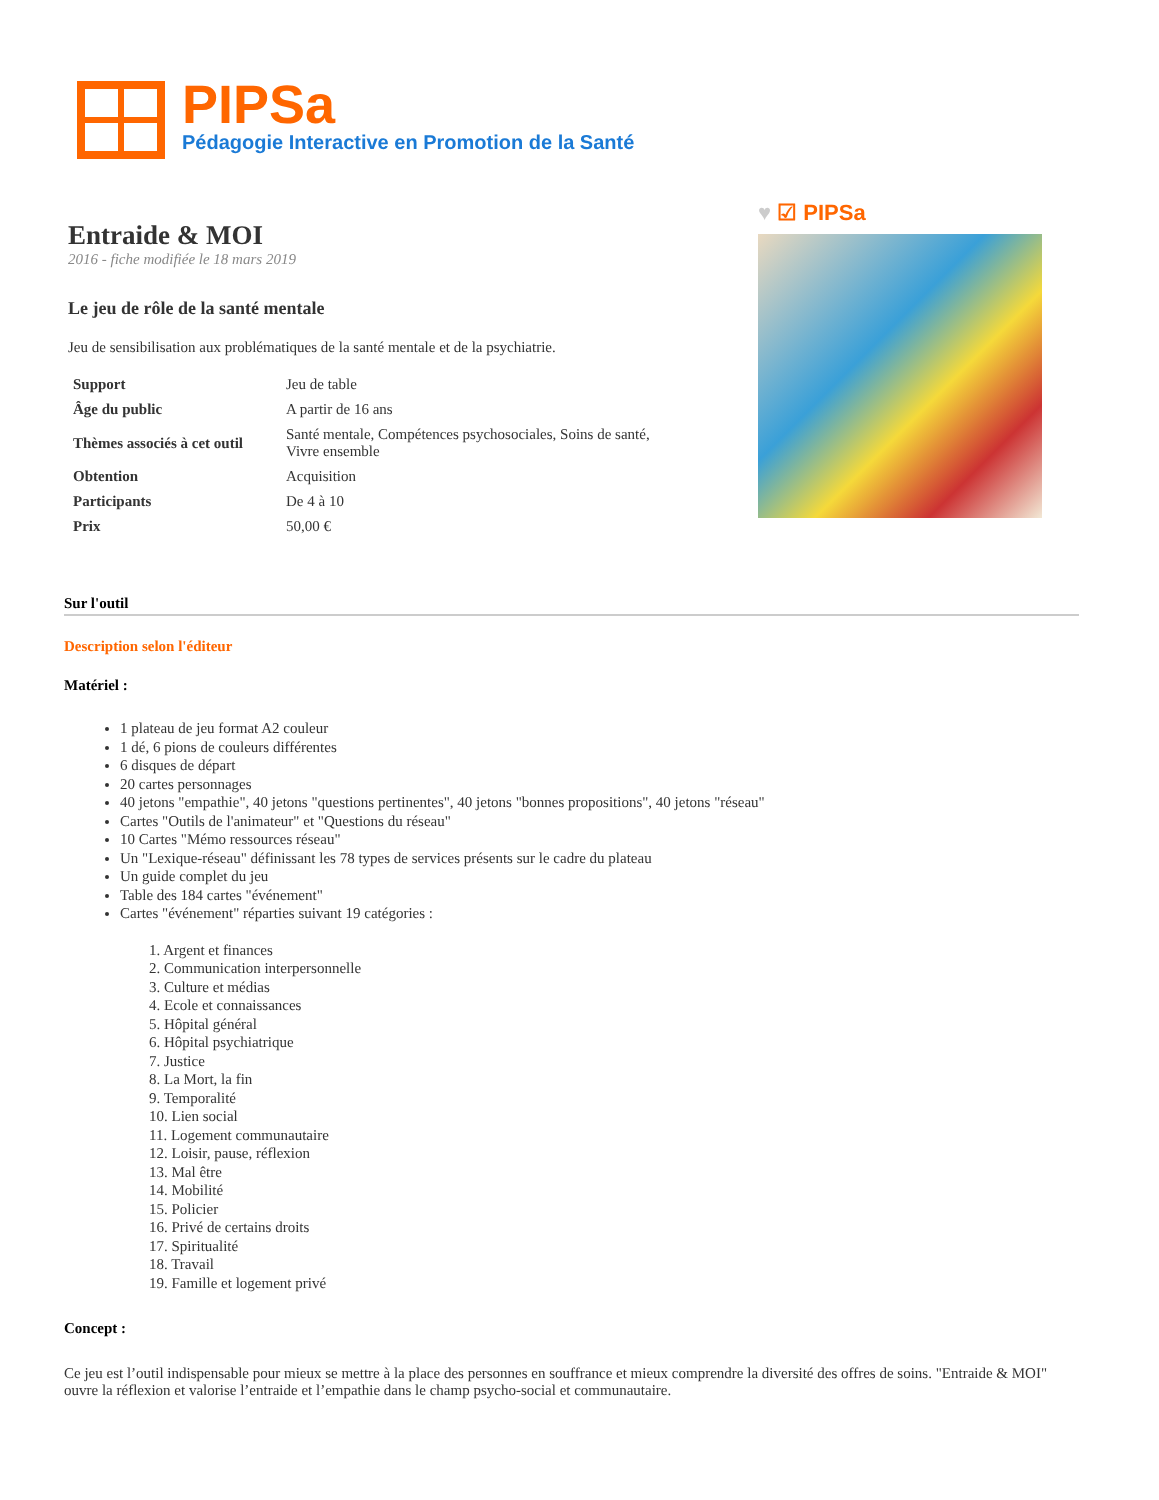PIPSa
Pédagogie Interactive en Promotion de la Santé
Entraide & MOI
2016 - fiche modifiée le 18 mars 2019
Le jeu de rôle de la santé mentale
Jeu de sensibilisation aux problématiques de la santé mentale et de la psychiatrie.
| Support | Jeu de table |
| Âge du public | A partir de 16 ans |
| Thèmes associés à cet outil | Santé mentale, Compétences psychosociales, Soins de santé, Vivre ensemble |
| Obtention | Acquisition |
| Participants | De 4 à 10 |
| Prix | 50,00 € |
♥ ☑ PIPSa
Sur l'outil
Description selon l'éditeur
Matériel :
1 plateau de jeu format A2 couleur
1 dé, 6 pions de couleurs différentes
6 disques de départ
20 cartes personnages
40 jetons "empathie", 40 jetons "questions pertinentes", 40 jetons "bonnes propositions", 40 jetons "réseau"
Cartes "Outils de l'animateur" et "Questions du réseau"
10 Cartes "Mémo ressources réseau"
Un "Lexique-réseau" définissant les 78 types de services présents sur le cadre du plateau
Un guide complet du jeu
Table des 184 cartes "événement"
Cartes "événement" réparties suivant 19 catégories :
1. Argent et finances
2. Communication interpersonnelle
3. Culture et médias
4. Ecole et connaissances
5. Hôpital général
6. Hôpital psychiatrique
7. Justice
8. La Mort, la fin
9. Temporalité
10. Lien social
11. Logement communautaire
12. Loisir, pause, réflexion
13. Mal être
14. Mobilité
15. Policier
16. Privé de certains droits
17. Spiritualité
18. Travail
19. Famille et logement privé
Concept :
Ce jeu est l’outil indispensable pour mieux se mettre à la place des personnes en souffrance et mieux comprendre la diversité des offres de soins. "Entraide & MOI" ouvre la réflexion et valorise l’entraide et l’empathie dans le champ psycho-social et communautaire.